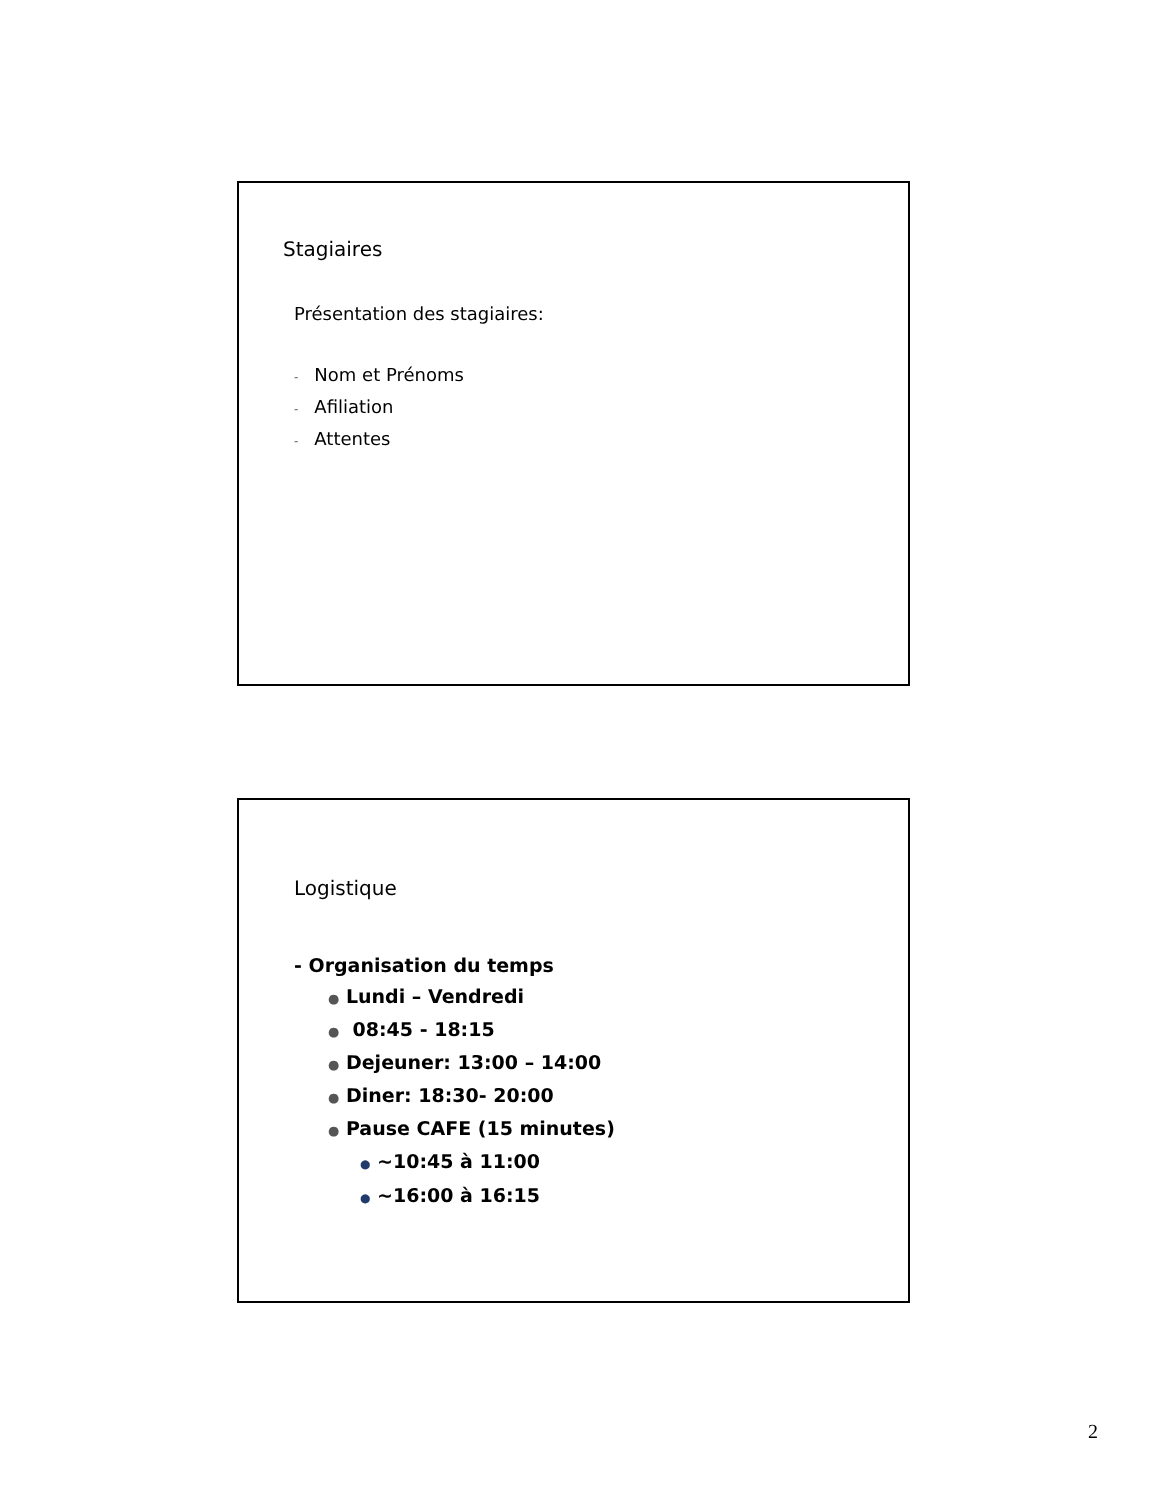Stagiaires
Présentation des stagiaires:
- Nom et Prénoms
- Afiliation
- Attentes
Logistique
- Organisation du temps
● Lundi – Vendredi
● 08:45 - 18:15
● Dejeuner: 13:00 – 14:00
● Diner: 18:30- 20:00
● Pause CAFE (15 minutes)
● ~10:45 à 11:00
● ~16:00 à 16:15
2